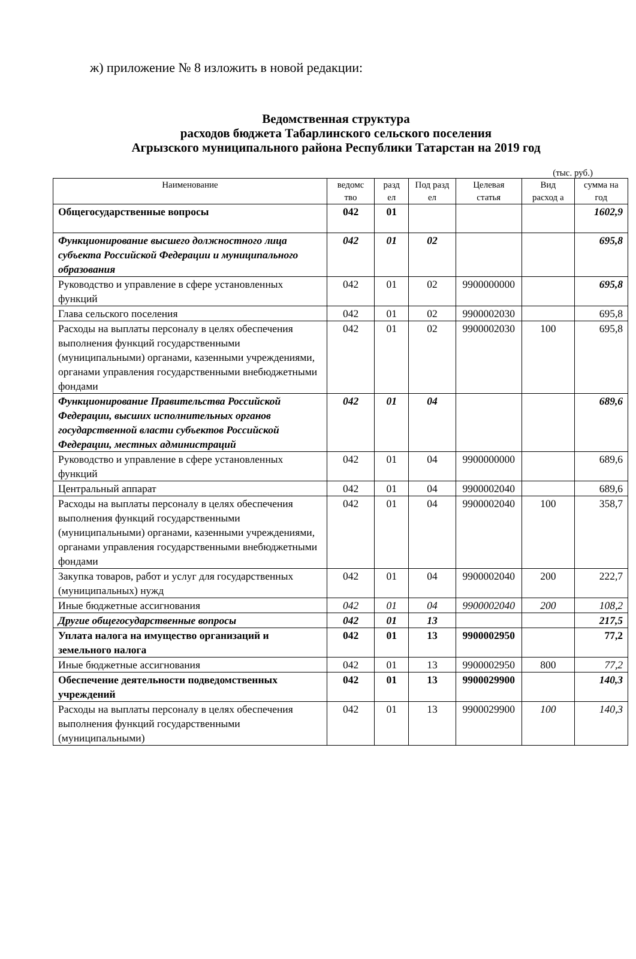ж) приложение № 8 изложить в новой редакции:
Ведомственная структура
расходов бюджета Табарлинского сельского поселения
Агрызского муниципального района Республики Татарстан на 2019 год
(тыс. руб.)
| Наименование | ведомс тво | разд ел | Под разд ел | Целевая статья | Вид расход а | сумма на год |
| --- | --- | --- | --- | --- | --- | --- |
| Общегосударственные вопросы | 042 | 01 | | | | 1602,9 |
| Функционирование высшего должностного лица субъекта Российской Федерации и муниципального образования | 042 | 01 | 02 | | | 695,8 |
| Руководство и управление в сфере установленных функций | 042 | 01 | 02 | 9900000000 | | 695,8 |
| Глава сельского поселения | 042 | 01 | 02 | 9900002030 | | 695,8 |
| Расходы на выплаты персоналу в целях обеспечения выполнения функций государственными (муниципальными) органами, казенными учреждениями, органами управления государственными внебюджетными фондами | 042 | 01 | 02 | 9900002030 | 100 | 695,8 |
| Функционирование Правительства Российской Федерации, высших исполнительных органов государственной власти субъектов Российской Федерации, местных администраций | 042 | 01 | 04 | | | 689,6 |
| Руководство и управление в сфере установленных функций | 042 | 01 | 04 | 9900000000 | | 689,6 |
| Центральный аппарат | 042 | 01 | 04 | 9900002040 | | 689,6 |
| Расходы на выплаты персоналу в целях обеспечения выполнения функций государственными (муниципальными) органами, казенными учреждениями, органами управления государственными внебюджетными фондами | 042 | 01 | 04 | 9900002040 | 100 | 358,7 |
| Закупка товаров, работ и услуг для государственных (муниципальных) нужд | 042 | 01 | 04 | 9900002040 | 200 | 222,7 |
| Иные бюджетные ассигнования | 042 | 01 | 04 | 9900002040 | 200 | 108,2 |
| Другие общегосударственные вопросы | 042 | 01 | 13 | | | 217,5 |
| Уплата налога на имущество организаций и земельного налога | 042 | 01 | 13 | 9900002950 | | 77,2 |
| Иные бюджетные ассигнования | 042 | 01 | 13 | 9900002950 | 800 | 77,2 |
| Обеспечение деятельности подведомственных учреждений | 042 | 01 | 13 | 9900029900 | | 140,3 |
| Расходы на выплаты персоналу в целях обеспечения выполнения функций государственными (муниципальными) | 042 | 01 | 13 | 9900029900 | 100 | 140,3 |